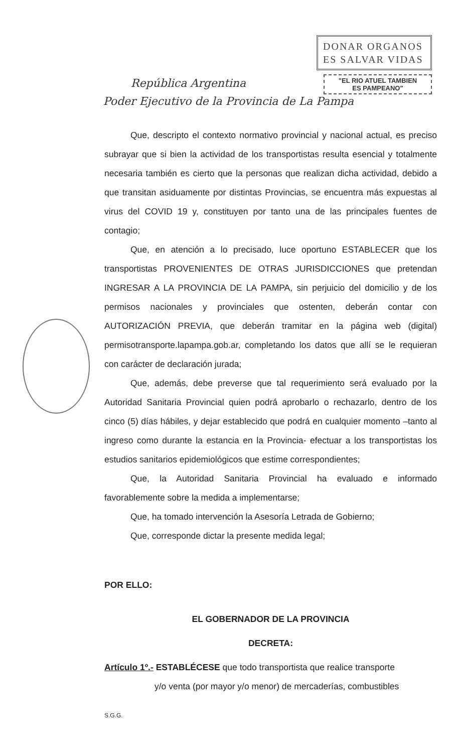DONAR ORGANOS
ES SALVAR VIDAS
"EL RIO ATUEL TAMBIEN
ES PAMPEANO"
República Argentina
Poder Ejecutivo de la Provincia de La Pampa
Que, descripto el contexto normativo provincial y nacional actual, es preciso subrayar que si bien la actividad de los transportistas resulta esencial y totalmente necesaria también es cierto que la personas que realizan dicha actividad, debido a que transitan asiduamente por distintas Provincias, se encuentra más expuestas al virus del COVID 19 y, constituyen por tanto una de las principales fuentes de contagio;
Que, en atención a lo precisado, luce oportuno ESTABLECER que los transportistas PROVENIENTES DE OTRAS JURISDICCIONES que pretendan INGRESAR A LA PROVINCIA DE LA PAMPA, sin perjuicio del domicilio y de los permisos nacionales y provinciales que ostenten, deberán contar con AUTORIZACIÓN PREVIA, que deberán tramitar en la página web (digital) permisotransporte.lapampa.gob.ar, completando los datos que allí se le requieran con carácter de declaración jurada;
Que, además, debe preverse que tal requerimiento será evaluado por la Autoridad Sanitaria Provincial quien podrá aprobarlo o rechazarlo, dentro de los cinco (5) días hábiles, y dejar establecido que podrá en cualquier momento –tanto al ingreso como durante la estancia en la Provincia- efectuar a los transportistas los estudios sanitarios epidemiológicos que estime correspondientes;
Que, la Autoridad Sanitaria Provincial ha evaluado e informado favorablemente sobre la medida a implementarse;
Que, ha tomado intervención la Asesoría Letrada de Gobierno;
Que, corresponde dictar la presente medida legal;
POR ELLO:
EL GOBERNADOR DE LA PROVINCIA
DECRETA:
Artículo 1º.- ESTABLÉCESE que todo transportista que realice transporte
y/o venta (por mayor y/o menor) de mercaderías, combustibles
S.G.G.